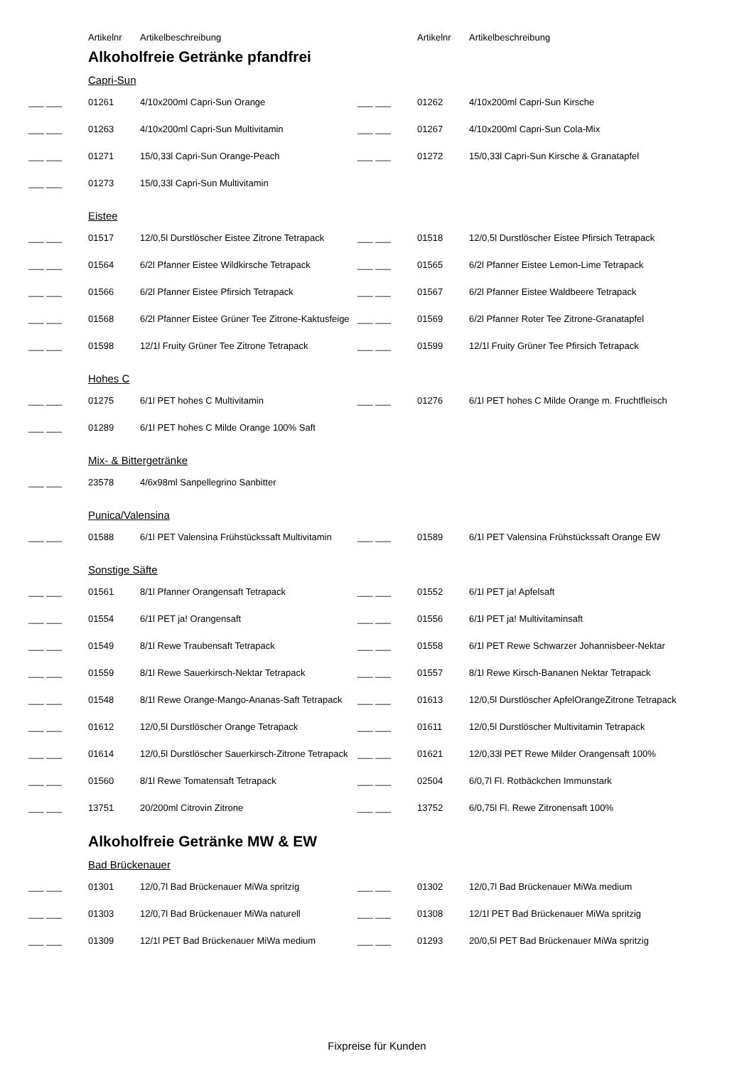| | Artikelnr | Artikelbeschreibung | | Artikelnr | Artikelbeschreibung |
| --- | --- | --- | --- | --- | --- |
Alkoholfreie Getränke pfandfrei
Capri-Sun
| ___ ___ | 01261 | 4/10x200ml Capri-Sun Orange | ___ ___ | 01262 | 4/10x200ml Capri-Sun Kirsche |
| ___ ___ | 01263 | 4/10x200ml Capri-Sun Multivitamin | ___ ___ | 01267 | 4/10x200ml Capri-Sun Cola-Mix |
| ___ ___ | 01271 | 15/0,33l Capri-Sun Orange-Peach | ___ ___ | 01272 | 15/0,33l Capri-Sun Kirsche & Granatapfel |
| ___ ___ | 01273 | 15/0,33l Capri-Sun Multivitamin | | | |
Eistee
| ___ ___ | 01517 | 12/0,5l Durstlöscher Eistee Zitrone Tetrapack | ___ ___ | 01518 | 12/0,5l Durstlöscher Eistee Pfirsich Tetrapack |
| ___ ___ | 01564 | 6/2l Pfanner Eistee Wildkirsche Tetrapack | ___ ___ | 01565 | 6/2l Pfanner Eistee Lemon-Lime Tetrapack |
| ___ ___ | 01566 | 6/2l Pfanner Eistee Pfirsich Tetrapack | ___ ___ | 01567 | 6/2l Pfanner Eistee Waldbeere Tetrapack |
| ___ ___ | 01568 | 6/2l Pfanner Eistee Grüner Tee Zitrone-Kaktusfeige | ___ ___ | 01569 | 6/2l Pfanner Roter Tee Zitrone-Granatapfel |
| ___ ___ | 01598 | 12/1l Fruity Grüner Tee Zitrone Tetrapack | ___ ___ | 01599 | 12/1l Fruity Grüner Tee Pfirsich Tetrapack |
Hohes C
| ___ ___ | 01275 | 6/1l PET hohes C Multivitamin | ___ ___ | 01276 | 6/1l PET hohes C Milde Orange m. Fruchtfleisch |
| ___ ___ | 01289 | 6/1l PET hohes C Milde Orange 100% Saft | | | |
Mix- & Bittergetränke
| ___ ___ | 23578 | 4/6x98ml Sanpellegrino Sanbitter | | | |
Punica/Valensina
| ___ ___ | 01588 | 6/1l PET Valensina Frühstückssaft Multivitamin | ___ ___ | 01589 | 6/1l PET Valensina Frühstückssaft Orange EW |
Sonstige Säfte
| ___ ___ | 01561 | 8/1l Pfanner Orangensaft Tetrapack | ___ ___ | 01552 | 6/1l PET ja! Apfelsaft |
| ___ ___ | 01554 | 6/1l PET ja! Orangensaft | ___ ___ | 01556 | 6/1l PET ja! Multivitaminsaft |
| ___ ___ | 01549 | 8/1l Rewe Traubensaft Tetrapack | ___ ___ | 01558 | 6/1l PET Rewe Schwarzer Johannisbeer-Nektar |
| ___ ___ | 01559 | 8/1l Rewe Sauerkirsch-Nektar Tetrapack | ___ ___ | 01557 | 8/1l Rewe Kirsch-Bananen Nektar Tetrapack |
| ___ ___ | 01548 | 8/1l Rewe Orange-Mango-Ananas-Saft Tetrapack | ___ ___ | 01613 | 12/0,5l Durstlöscher ApfelOrangeZitrone Tetrapack |
| ___ ___ | 01612 | 12/0,5l Durstlöscher Orange Tetrapack | ___ ___ | 01611 | 12/0,5l Durstlöscher Multivitamin Tetrapack |
| ___ ___ | 01614 | 12/0,5l Durstlöscher Sauerkirsch-Zitrone Tetrapack | ___ ___ | 01621 | 12/0,33l PET Rewe Milder Orangensaft 100% |
| ___ ___ | 01560 | 8/1l Rewe Tomatensaft Tetrapack | ___ ___ | 02504 | 6/0,7l Fl. Rotbäckchen Immunstark |
| ___ ___ | 13751 | 20/200ml Citrovin Zitrone | ___ ___ | 13752 | 6/0,75l Fl. Rewe Zitronensaft 100% |
Alkoholfreie Getränke MW & EW
Bad Brückenauer
| ___ ___ | 01301 | 12/0,7l Bad Brückenauer MiWa spritzig | ___ ___ | 01302 | 12/0,7l Bad Brückenauer MiWa medium |
| ___ ___ | 01303 | 12/0,7l Bad Brückenauer MiWa naturell | ___ ___ | 01308 | 12/1l PET Bad Brückenauer MiWa spritzig |
| ___ ___ | 01309 | 12/1l PET Bad Brückenauer MiWa medium | ___ ___ | 01293 | 20/0,5l PET Bad Brückenauer MiWa spritzig |
Fixpreise für Kunden